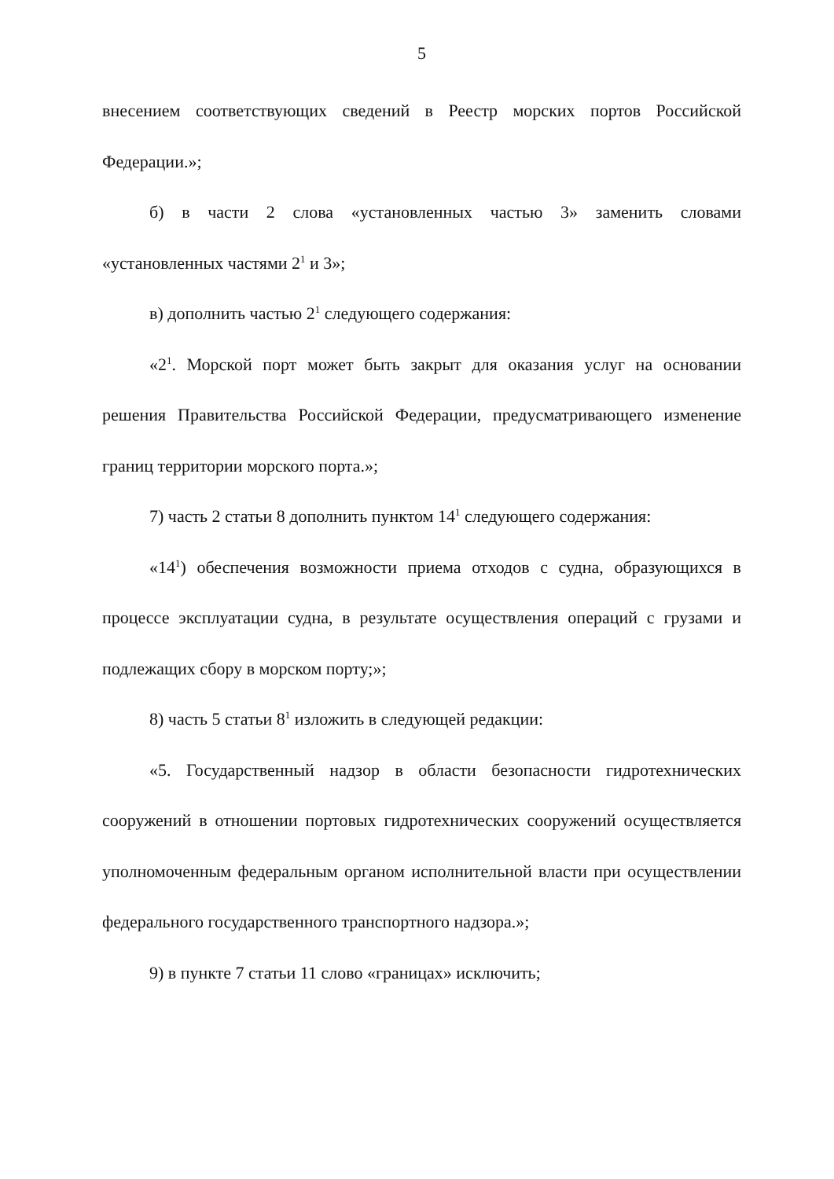5
внесением соответствующих сведений в Реестр морских портов Российской Федерации.»;
б) в части 2 слова «установленных частью 3» заменить словами «установленных частями 2<sup>1</sup> и 3»;
в) дополнить частью 2<sup>1</sup> следующего содержания:
«2<sup>1</sup>. Морской порт может быть закрыт для оказания услуг на основании решения Правительства Российской Федерации, предусматривающего изменение границ территории морского порта.»;
7) часть 2 статьи 8 дополнить пунктом 14<sup>1</sup> следующего содержания:
«14<sup>1</sup>) обеспечения возможности приема отходов с судна, образующихся в процессе эксплуатации судна, в результате осуществления операций с грузами и подлежащих сбору в морском порту;»;
8) часть 5 статьи 8<sup>1</sup> изложить в следующей редакции:
«5. Государственный надзор в области безопасности гидротехнических сооружений в отношении портовых гидротехнических сооружений осуществляется уполномоченным федеральным органом исполнительной власти при осуществлении федерального государственного транспортного надзора.»;
9) в пункте 7 статьи 11 слово «границах» исключить;